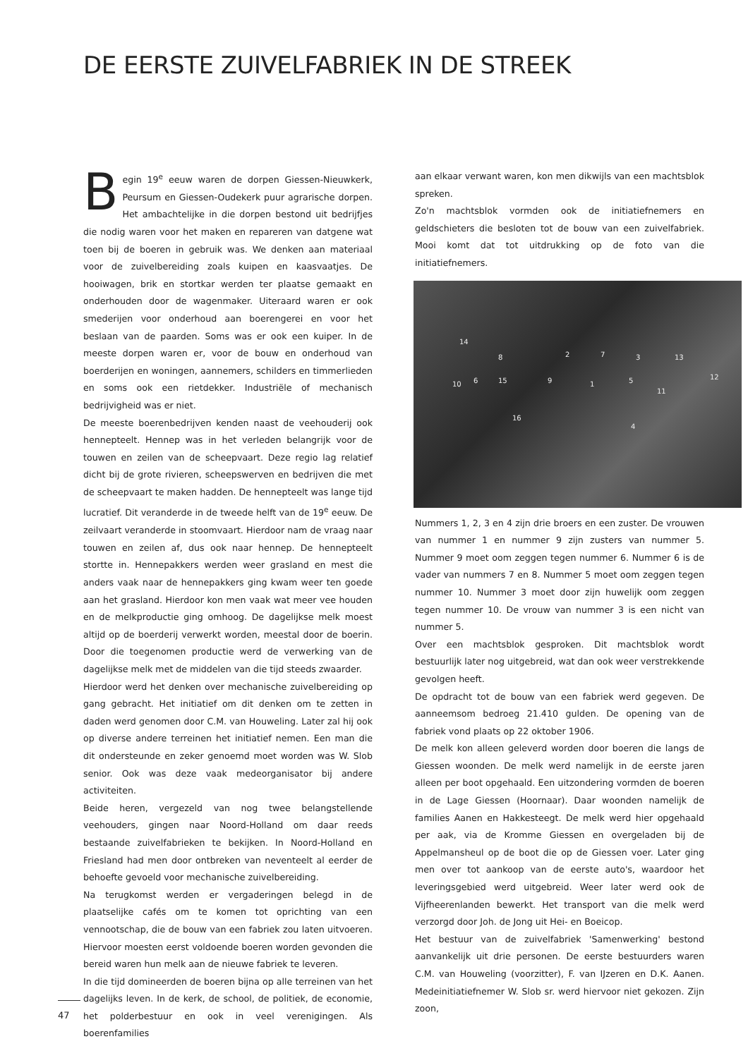DE EERSTE ZUIVELFABRIEK IN DE STREEK
Begin 19<sup>e</sup> eeuw waren de dorpen Giessen-Nieuwkerk, Peursum en Giessen-Oudekerk puur agrarische dorpen. Het ambachtelijke in die dorpen bestond uit bedrijfjes die nodig waren voor het maken en repareren van datgene wat toen bij de boeren in gebruik was. We denken aan materiaal voor de zuivelbereiding zoals kuipen en kaasvaatjes. De hooiwagen, brik en stortkar werden ter plaatse gemaakt en onderhouden door de wagenmaker. Uiteraard waren er ook smederijen voor onderhoud aan boerengerei en voor het beslaan van de paarden. Soms was er ook een kuiper. In de meeste dorpen waren er, voor de bouw en onderhoud van boerderijen en woningen, aannemers, schilders en timmerlieden en soms ook een rietdekker. Industriële of mechanisch bedrijvigheid was er niet.
De meeste boerenbedrijven kenden naast de veehouderij ook hennepteelt. Hennep was in het verleden belangrijk voor de touwen en zeilen van de scheepvaart. Deze regio lag relatief dicht bij de grote rivieren, scheepswerven en bedrijven die met de scheepvaart te maken hadden. De hennepteelt was lange tijd lucratief. Dit veranderde in de tweede helft van de 19<sup>e</sup> eeuw. De zeilvaart veranderde in stoomvaart. Hierdoor nam de vraag naar touwen en zeilen af, dus ook naar hennep. De hennepteelt stortte in. Hennepakkers werden weer grasland en mest die anders vaak naar de hennepakkers ging kwam weer ten goede aan het grasland. Hierdoor kon men vaak wat meer vee houden en de melkproductie ging omhoog. De dagelijkse melk moest altijd op de boerderij verwerkt worden, meestal door de boerin. Door die toegenomen productie werd de verwerking van de dagelijkse melk met de middelen van die tijd steeds zwaarder.
Hierdoor werd het denken over mechanische zuivelbereiding op gang gebracht. Het initiatief om dit denken om te zetten in daden werd genomen door C.M. van Houweling. Later zal hij ook op diverse andere terreinen het initiatief nemen. Een man die dit ondersteunde en zeker genoemd moet worden was W. Slob senior. Ook was deze vaak medeorganisator bij andere activiteiten.
Beide heren, vergezeld van nog twee belangstellende veehouders, gingen naar Noord-Holland om daar reeds bestaande zuivelfabrieken te bekijken. In Noord-Holland en Friesland had men door ontbreken van neventeelt al eerder de behoefte gevoeld voor mechanische zuivelbereiding.
Na terugkomst werden er vergaderingen belegd in de plaatselijke cafés om te komen tot oprichting van een vennootschap, die de bouw van een fabriek zou laten uitvoeren. Hiervoor moesten eerst voldoende boeren worden gevonden die bereid waren hun melk aan de nieuwe fabriek te leveren.
In die tijd domineerden de boeren bijna op alle terreinen van het dagelijks leven. In de kerk, de school, de politiek, de economie, het polderbestuur en ook in veel verenigingen. Als boerenfamilies
aan elkaar verwant waren, kon men dikwijls van een machtsblok spreken.
Zo'n machtsblok vormden ook de initiatiefnemers en geldschieters die besloten tot de bouw van een zuivelfabriek. Mooi komt dat tot uitdrukking op de foto van die initiatiefnemers.
14
8 2 7 3 13
10 6 15 9 1 5
11
12
16
4
Nummers 1, 2, 3 en 4 zijn drie broers en een zuster. De vrouwen van nummer 1 en nummer 9 zijn zusters van nummer 5. Nummer 9 moet oom zeggen tegen nummer 6. Nummer 6 is de vader van nummers 7 en 8. Nummer 5 moet oom zeggen tegen nummer 10. Nummer 3 moet door zijn huwelijk oom zeggen tegen nummer 10. De vrouw van nummer 3 is een nicht van nummer 5.
Over een machtsblok gesproken. Dit machtsblok wordt bestuurlijk later nog uitgebreid, wat dan ook weer verstrekkende gevolgen heeft.
De opdracht tot de bouw van een fabriek werd gegeven. De aanneemsom bedroeg 21.410 gulden. De opening van de fabriek vond plaats op 22 oktober 1906.
De melk kon alleen geleverd worden door boeren die langs de Giessen woonden. De melk werd namelijk in de eerste jaren alleen per boot opgehaald. Een uitzondering vormden de boeren in de Lage Giessen (Hoornaar). Daar woonden namelijk de families Aanen en Hakkesteegt. De melk werd hier opgehaald per aak, via de Kromme Giessen en overgeladen bij de Appelmansheul op de boot die op de Giessen voer. Later ging men over tot aankoop van de eerste auto's, waardoor het leveringsgebied werd uitgebreid. Weer later werd ook de Vijfheerenlanden bewerkt. Het transport van die melk werd verzorgd door Joh. de Jong uit Hei- en Boeicop.
Het bestuur van de zuivelfabriek 'Samenwerking' bestond aanvankelijk uit drie personen. De eerste bestuurders waren C.M. van Houweling (voorzitter), F. van IJzeren en D.K. Aanen. Medeinitiatiefnemer W. Slob sr. werd hiervoor niet gekozen. Zijn zoon,
47